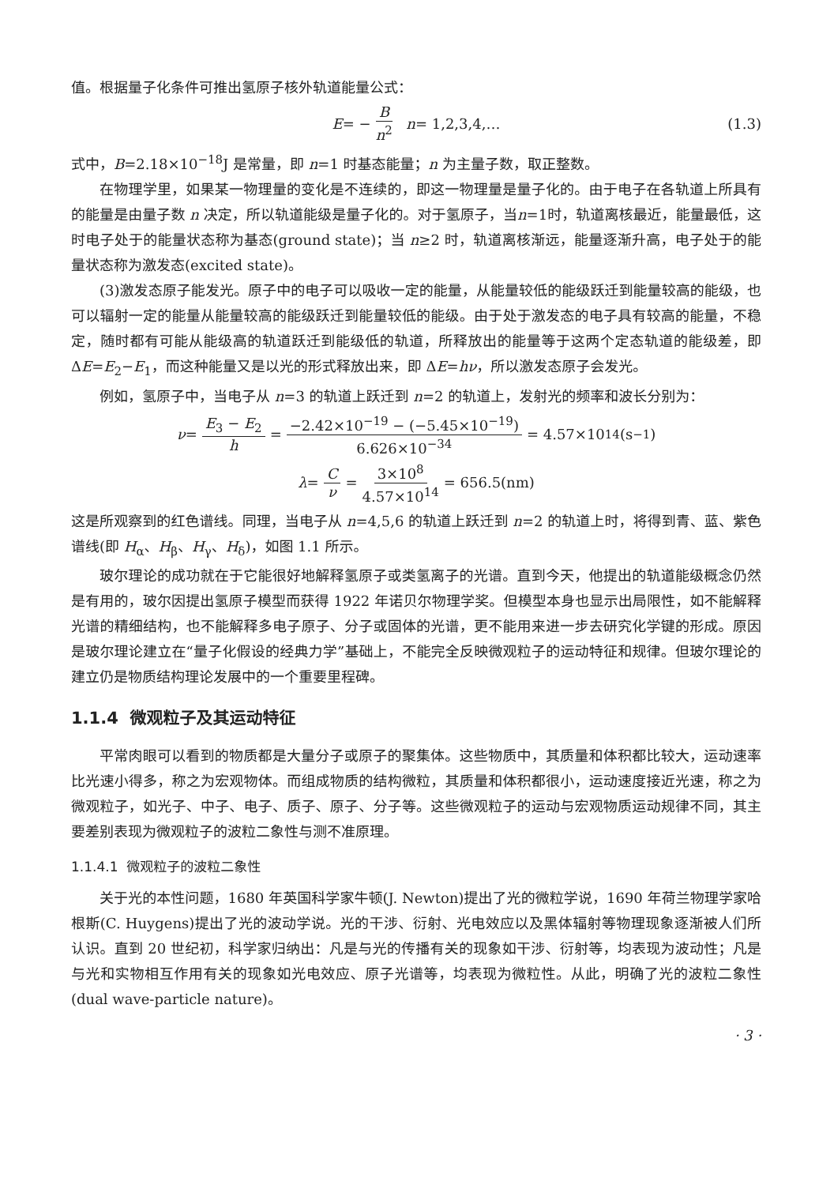值。根据量子化条件可推出氢原子核外轨道能量公式：
E = − B n<sup>2</sup> n = 1,2,3,4,… (1.3)
式中，B=2.18×10<sup>−18</sup>J 是常量，即 n=1 时基态能量；n 为主量子数，取正整数。
在物理学里，如果某一物理量的变化是不连续的，即这一物理量是量子化的。由于电子在各轨道上所具有的能量是由量子数 n 决定，所以轨道能级是量子化的。对于氢原子，当n=1时，轨道离核最近，能量最低，这时电子处于的能量状态称为基态(ground state)；当 n≥2 时，轨道离核渐远，能量逐渐升高，电子处于的能量状态称为激发态(excited state)。
(3)激发态原子能发光。原子中的电子可以吸收一定的能量，从能量较低的能级跃迁到能量较高的能级，也可以辐射一定的能量从能量较高的能级跃迁到能量较低的能级。由于处于激发态的电子具有较高的能量，不稳定，随时都有可能从能级高的轨道跃迁到能级低的轨道，所释放出的能量等于这两个定态轨道的能级差，即 ΔE=E<sub>2</sub>−E<sub>1</sub>，而这种能量又是以光的形式释放出来，即 ΔE=hν，所以激发态原子会发光。
例如，氢原子中，当电子从 n=3 的轨道上跃迁到 n=2 的轨道上，发射光的频率和波长分别为：
ν = E<sub>3</sub> − E<sub>2</sub> h = −2.42×10<sup>−19</sup> − (−5.45×10<sup>−19</sup>) 6.626×10<sup>−34</sup> = 4.57×10<sup>14</sup>(s<sup>−1</sup>)
λ = C ν = 3×10<sup>8</sup> 4.57×10<sup>14</sup> = 656.5(nm)
这是所观察到的红色谱线。同理，当电子从 n=4,5,6 的轨道上跃迁到 n=2 的轨道上时，将得到青、蓝、紫色谱线(即 H<sub>α</sub>、H<sub>β</sub>、H<sub>γ</sub>、H<sub>δ</sub>)，如图 1.1 所示。
玻尔理论的成功就在于它能很好地解释氢原子或类氢离子的光谱。直到今天，他提出的轨道能级概念仍然是有用的，玻尔因提出氢原子模型而获得 1922 年诺贝尔物理学奖。但模型本身也显示出局限性，如不能解释光谱的精细结构，也不能解释多电子原子、分子或固体的光谱，更不能用来进一步去研究化学键的形成。原因是玻尔理论建立在“量子化假设的经典力学”基础上，不能完全反映微观粒子的运动特征和规律。但玻尔理论的建立仍是物质结构理论发展中的一个重要里程碑。
1.1.4 微观粒子及其运动特征
平常肉眼可以看到的物质都是大量分子或原子的聚集体。这些物质中，其质量和体积都比较大，运动速率比光速小得多，称之为宏观物体。而组成物质的结构微粒，其质量和体积都很小，运动速度接近光速，称之为微观粒子，如光子、中子、电子、质子、原子、分子等。这些微观粒子的运动与宏观物质运动规律不同，其主要差别表现为微观粒子的波粒二象性与测不准原理。
1.1.4.1 微观粒子的波粒二象性
关于光的本性问题，1680 年英国科学家牛顿(J. Newton)提出了光的微粒学说，1690 年荷兰物理学家哈根斯(C. Huygens)提出了光的波动学说。光的干涉、衍射、光电效应以及黑体辐射等物理现象逐渐被人们所认识。直到 20 世纪初，科学家归纳出：凡是与光的传播有关的现象如干涉、衍射等，均表现为波动性；凡是与光和实物相互作用有关的现象如光电效应、原子光谱等，均表现为微粒性。从此，明确了光的波粒二象性(dual wave-particle nature)。
· 3 ·